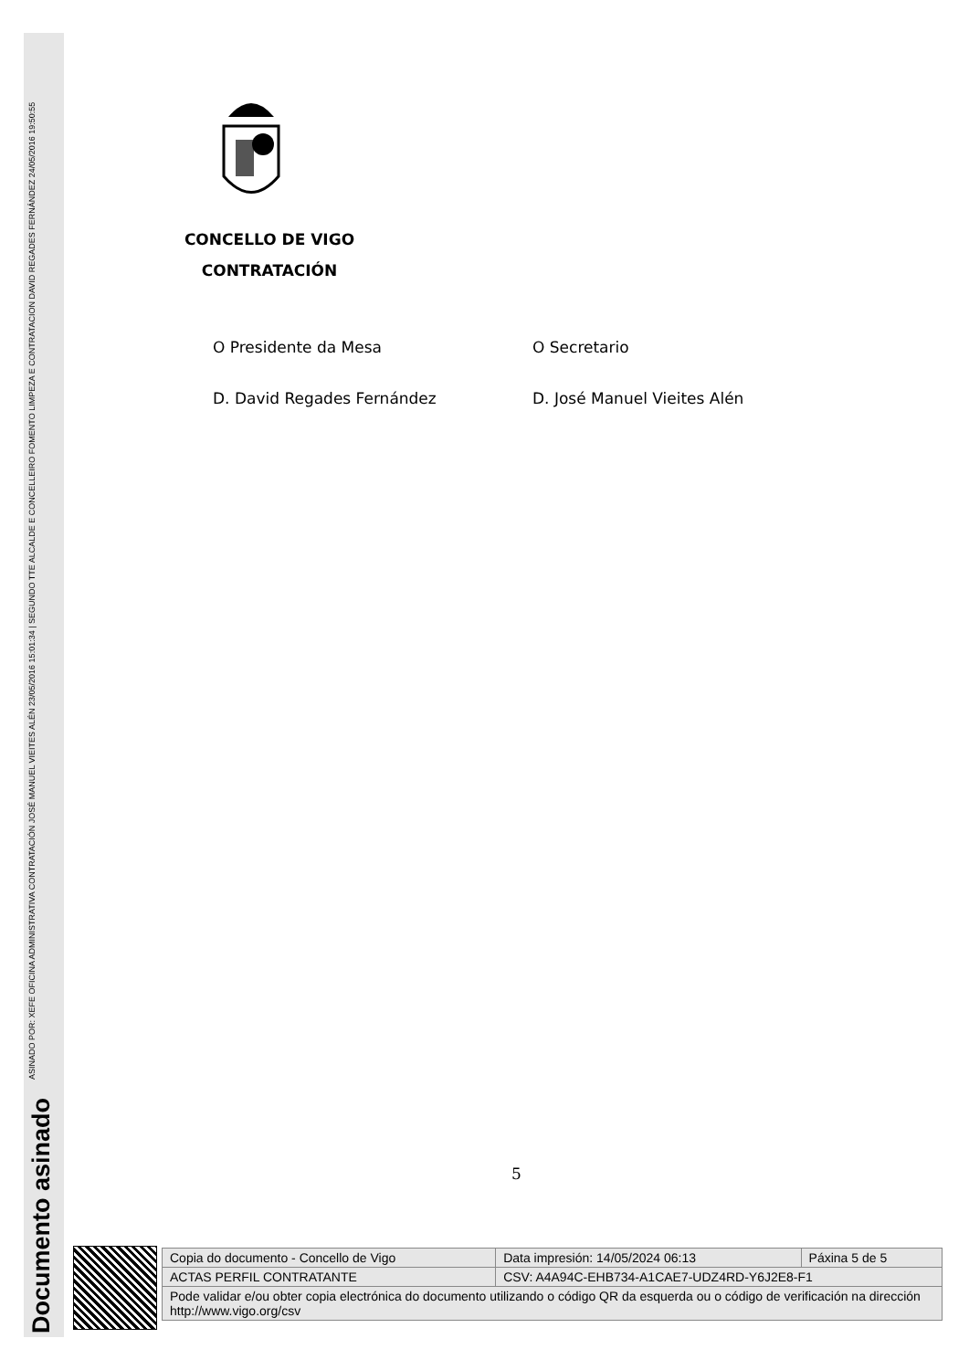Documento asinado ASINADO POR: XEFE OFICINA ADMINISTRATIVA CONTRATACIÓN JOSÉ MANUEL VIEITES ALÉN 23/05/2016 15:01:34 | SEGUNDO TTE ALCALDE E CONCELLEIRO FOMENTO LIMPEZA E CONTRATACION DAVID REGADES FERNÁNDEZ 24/05/2016 19:50:55
CONCELLO DE VIGO
CONTRATACIÓN
O Presidente da Mesa O Secretario
D. David Regades Fernández D. José Manuel Vieites Alén
5
| Copia do documento - Concello de Vigo | Data impresión: 14/05/2024 06:13 | Páxina 5 de 5 |
| ACTAS PERFIL CONTRATANTE | CSV: A4A94C-EHB734-A1CAE7-UDZ4RD-Y6J2E8-F1 | |
| Pode validar e/ou obter copia electrónica do documento utilizando o código QR da esquerda ou o código de verificación na dirección http://www.vigo.org/csv | | |